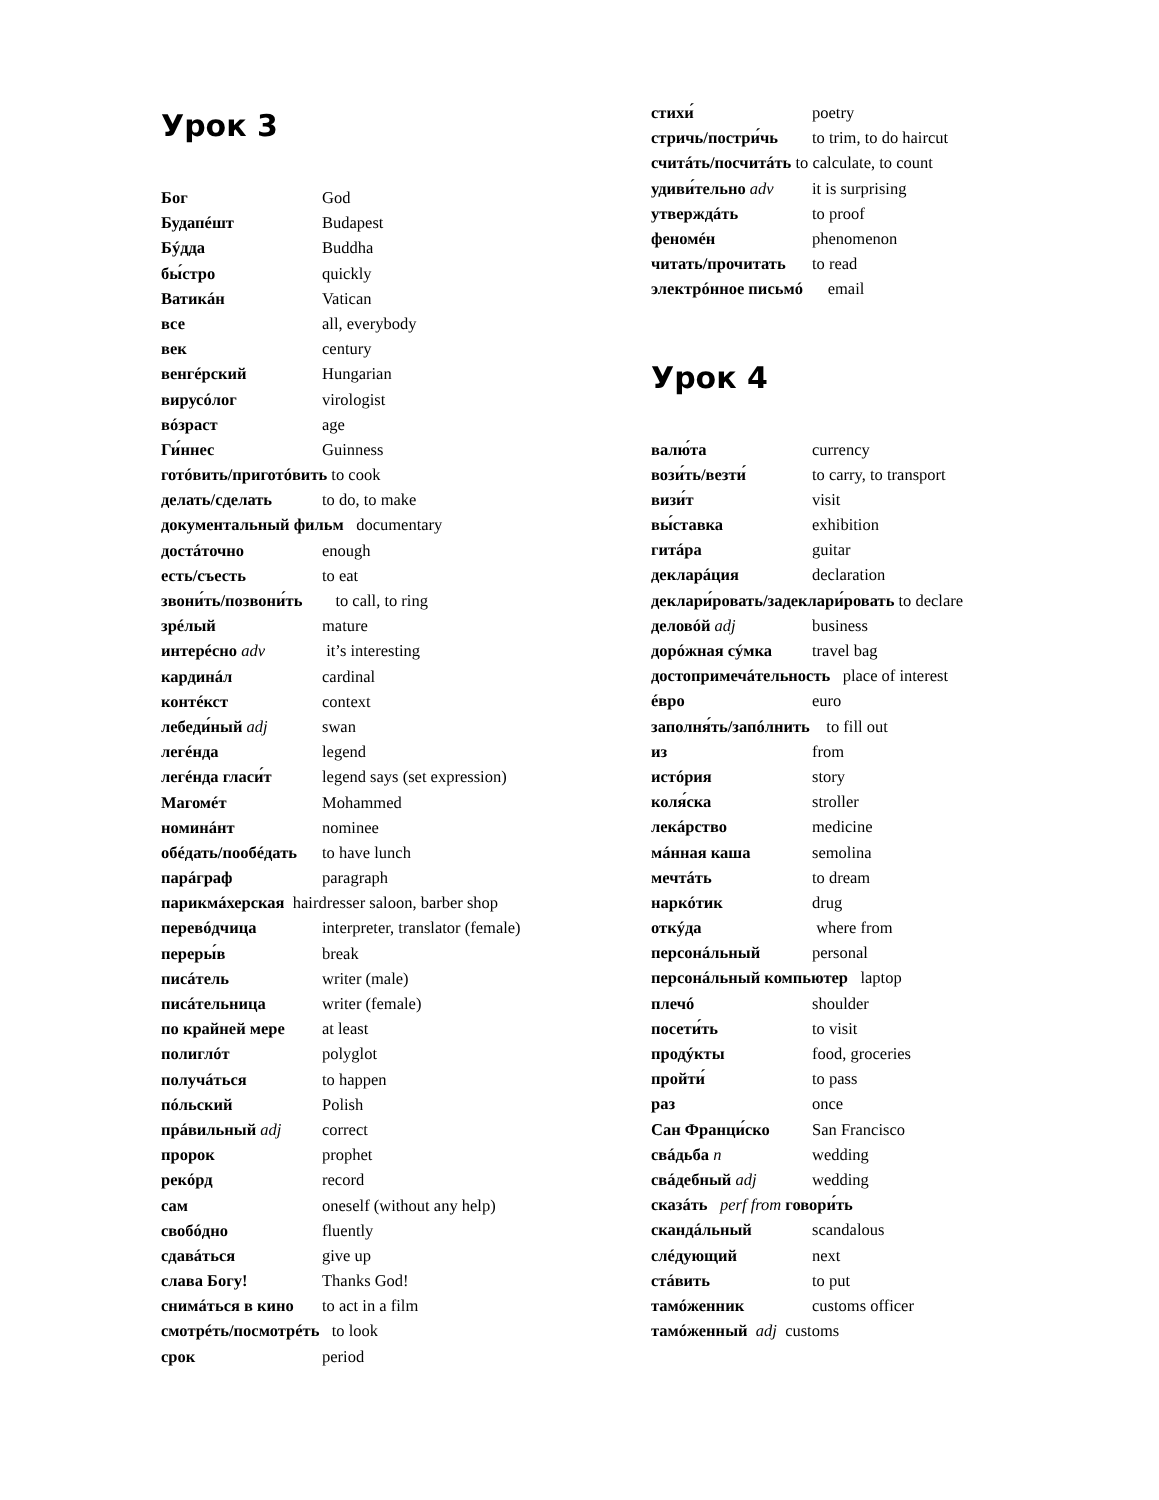Урок 3
Бог God
Будапéшт Budapest
Бýдда Buddha
бы́стро quickly
Ватикáн Vatican
все all, everybody
век century
венгéрский Hungarian
вирусóлог virologist
вóзраст age
Ги́ннес Guinness
готóвить/приготóвить to cook
делать/сделать to do, to make
документальный фильм documentary
достáточно enough
есть/съесть to eat
звони́ть/позвони́ть to call, to ring
зрéлый mature
интерéсно adv it’s interesting
кардинáл cardinal
контéкст context
лебеди́ный adj swan
легéнда legend
легéнда гласи́т legend says (set expression)
Магомéт Mohammed
номинáнт nominee
обéдать/пообéдать to have lunch
парáграф paragraph
парикмáхерская hairdresser saloon, barber shop
перевóдчица interpreter, translator (female)
переры́в break
писáтель writer (male)
писáтельница writer (female)
по крайней мере at least
полиглóт polyglot
получáться to happen
пóльский Polish
прáвильный adj correct
пророк prophet
рекóрд record
сам oneself (without any help)
свобóдно fluently
сдавáться give up
слава Богу! Thanks God!
снимáться в кино to act in a film
смотрéть/посмотрéть to look
срок period
стихи́ poetry
стричь/постри́чь to trim, to do haircut
считáть/посчитáть to calculate, to count
удиви́тельно adv it is surprising
утверждáть to proof
феномéн phenomenon
читать/прочитать to read
электрóнное письмó email
Урок 4
валю́та currency
вози́ть/везти́ to carry, to transport
визи́т visit
вы́ставка exhibition
гитáра guitar
декларáция declaration
деклари́ровать/задеклари́ровать to declare
деловóй adj business
дорóжная сýмка travel bag
достопримечáтельность place of interest
éвро euro
заполня́ть/запóлнить to fill out
из from
истóрия story
коля́ска stroller
лекáрство medicine
мáнная каша semolina
мечтáть to dream
наркóтик drug
откýда where from
персонáльный personal
персонáльный компьютер laptop
плечó shoulder
посети́ть to visit
продýкты food, groceries
пройти́ to pass
раз once
Сан Франци́ско San Francisco
свáдьба n wedding
свáдебный adj wedding
сказáть perf from говори́ть
скандáльный scandalous
слéдующий next
стáвить to put
тамóженник customs officer
тамóженный adj customs